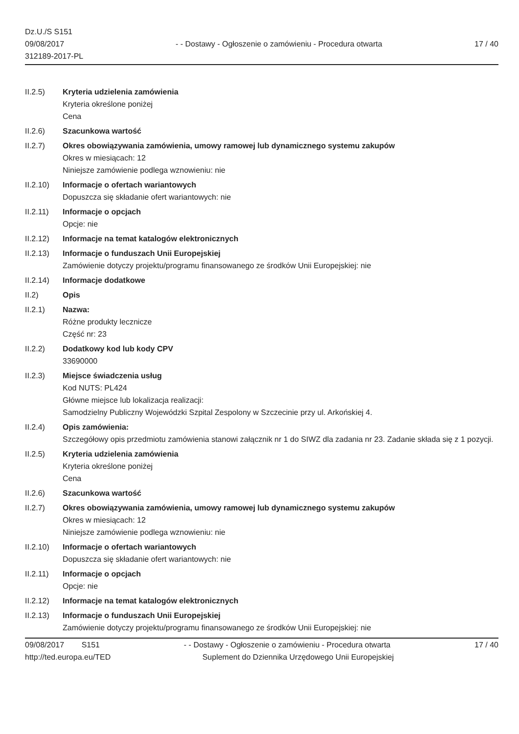Dz.U./S S151
09/08/2017
312189-2017-PL
- - Dostawy - Ogłoszenie o zamówieniu - Procedura otwarta
17 / 40
II.2.5) Kryteria udzielenia zamówienia
Kryteria określone poniżej
Cena
II.2.6) Szacunkowa wartość
II.2.7) Okres obowiązywania zamówienia, umowy ramowej lub dynamicznego systemu zakupów
Okres w miesiącach: 12
Niniejsze zamówienie podlega wznowieniu: nie
II.2.10) Informacje o ofertach wariantowych
Dopuszcza się składanie ofert wariantowych: nie
II.2.11) Informacje o opcjach
Opcje: nie
II.2.12) Informacje na temat katalogów elektronicznych
II.2.13) Informacje o funduszach Unii Europejskiej
Zamówienie dotyczy projektu/programu finansowanego ze środków Unii Europejskiej: nie
II.2.14) Informacje dodatkowe
II.2) Opis
II.2.1) Nazwa:
Różne produkty lecznicze
Część nr: 23
II.2.2) Dodatkowy kod lub kody CPV
33690000
II.2.3) Miejsce świadczenia usług
Kod NUTS: PL424
Główne miejsce lub lokalizacja realizacji:
Samodzielny Publiczny Wojewódzki Szpital Zespolony w Szczecinie przy ul. Arkońskiej 4.
II.2.4) Opis zamówienia:
Szczegółowy opis przedmiotu zamówienia stanowi załącznik nr 1 do SIWZ dla zadania nr 23. Zadanie składa się z 1 pozycji.
II.2.5) Kryteria udzielenia zamówienia
Kryteria określone poniżej
Cena
II.2.6) Szacunkowa wartość
II.2.7) Okres obowiązywania zamówienia, umowy ramowej lub dynamicznego systemu zakupów
Okres w miesiącach: 12
Niniejsze zamówienie podlega wznowieniu: nie
II.2.10) Informacje o ofertach wariantowych
Dopuszcza się składanie ofert wariantowych: nie
II.2.11) Informacje o opcjach
Opcje: nie
II.2.12) Informacje na temat katalogów elektronicznych
II.2.13) Informacje o funduszach Unii Europejskiej
Zamówienie dotyczy projektu/programu finansowanego ze środków Unii Europejskiej: nie
09/08/2017 S151 - - Dostawy - Ogłoszenie o zamówieniu - Procedura otwarta
17 / 40
http://ted.europa.eu/TED Suplement do Dziennika Urzędowego Unii Europejskiej